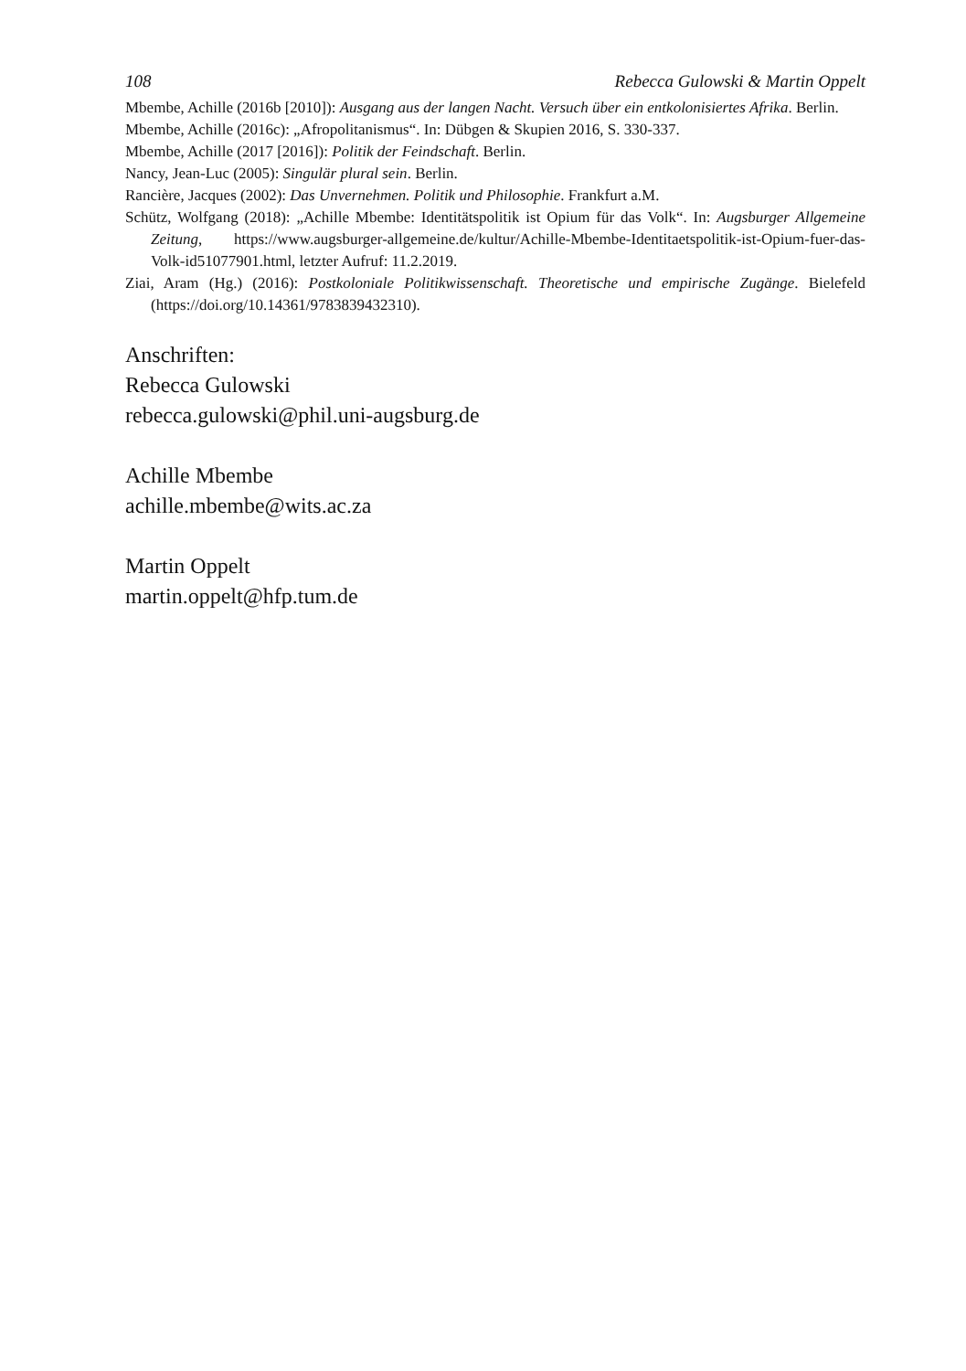108 Rebecca Gulowski & Martin Oppelt
Mbembe, Achille (2016b [2010]): Ausgang aus der langen Nacht. Versuch über ein entkolonisiertes Afrika. Berlin.
Mbembe, Achille (2016c): „Afropolitanismus“. In: Dübgen & Skupien 2016, S. 330-337.
Mbembe, Achille (2017 [2016]): Politik der Feindschaft. Berlin.
Nancy, Jean-Luc (2005): Singulär plural sein. Berlin.
Rancière, Jacques (2002): Das Unvernehmen. Politik und Philosophie. Frankfurt a.M.
Schütz, Wolfgang (2018): „Achille Mbembe: Identitätspolitik ist Opium für das Volk“. In: Augsburger Allgemeine Zeitung, https://www.augsburger-allgemeine.de/kultur/Achille-Mbembe-Identitaetspolitik-ist-Opium-fuer-das-Volk-id51077901.html, letzter Aufruf: 11.2.2019.
Ziai, Aram (Hg.) (2016): Postkoloniale Politikwissenschaft. Theoretische und empirische Zugänge. Bielefeld (https://doi.org/10.14361/9783839432310).
Anschriften:
Rebecca Gulowski
rebecca.gulowski@phil.uni-augsburg.de
Achille Mbembe
achille.mbembe@wits.ac.za
Martin Oppelt
martin.oppelt@hfp.tum.de